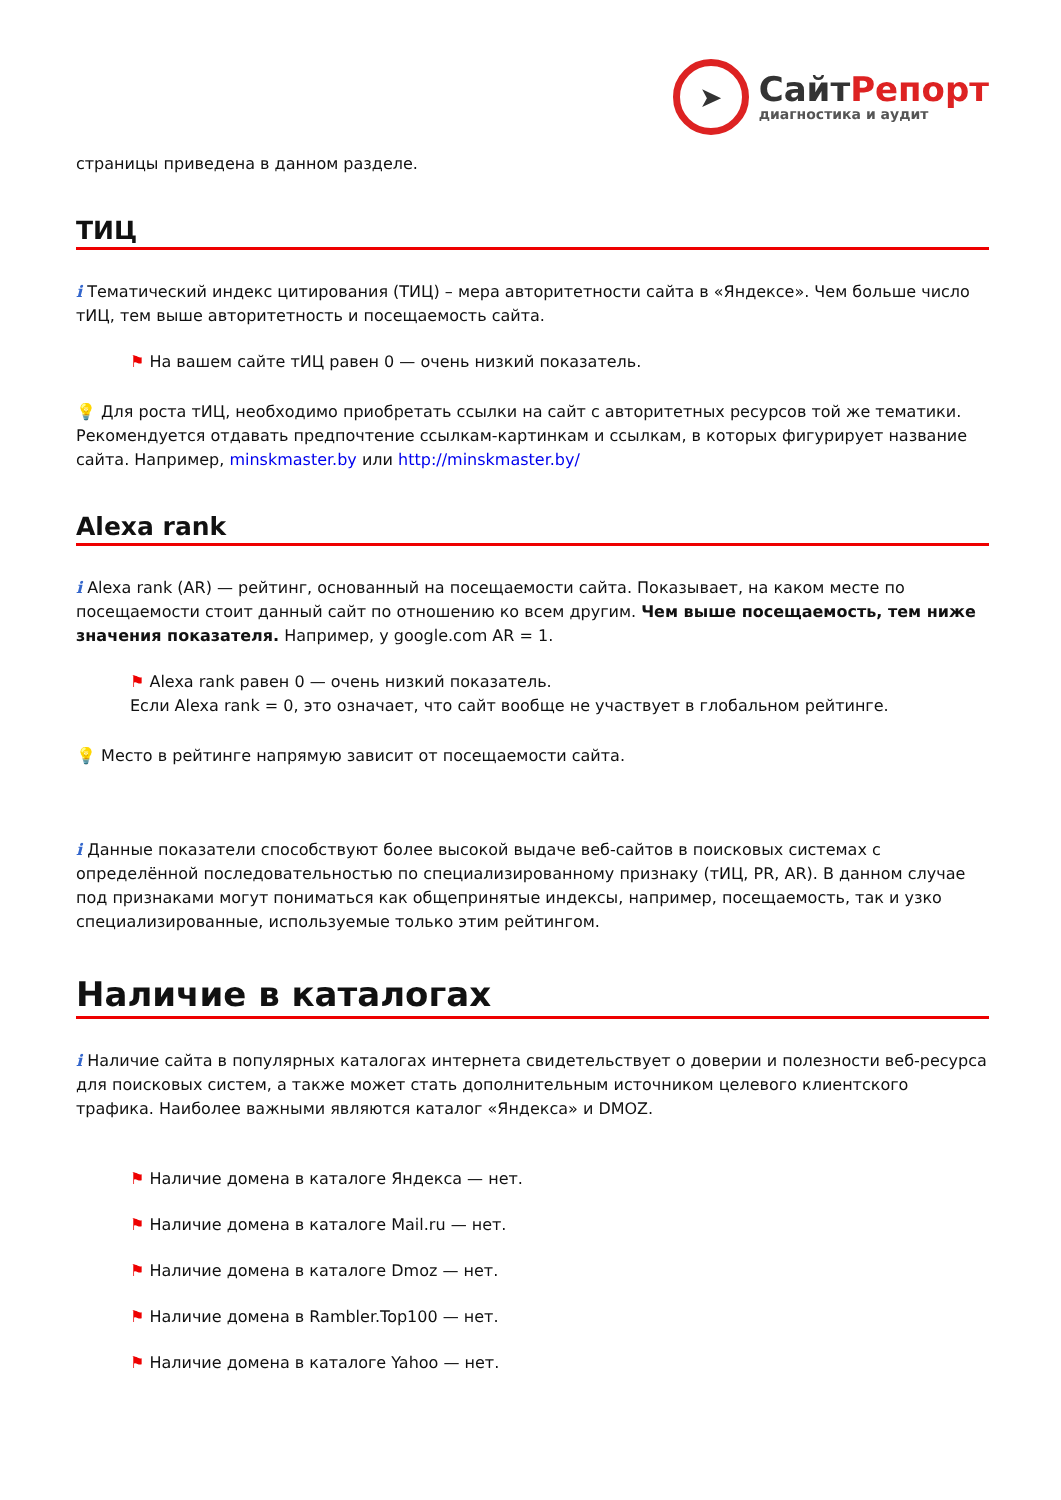➤
СайтРепорт
диагностика и аудит
страницы приведена в данном разделе.
ТИЦ
i Тематический индекс цитирования (ТИЦ) – мера авторитетности сайта в «Яндексе». Чем больше число тИЦ, тем выше авторитетность и посещаемость сайта.
⚑ На вашем сайте тИЦ равен 0 — очень низкий показатель.
💡 Для роста тИЦ, необходимо приобретать ссылки на сайт с авторитетных ресурсов той же тематики. Рекомендуется отдавать предпочтение ссылкам-картинкам и ссылкам, в которых фигурирует название сайта. Например, minskmaster.by или http://minskmaster.by/
Alexa rank
i Alexa rank (AR) — рейтинг, основанный на посещаемости сайта. Показывает, на каком месте по посещаемости стоит данный сайт по отношению ко всем другим. Чем выше посещаемость, тем ниже значения показателя. Например, у google.com AR = 1.
⚑ Alexa rank равен 0 — очень низкий показатель.
Если Alexa rank = 0, это означает, что сайт вообще не участвует в глобальном рейтинге.
💡 Место в рейтинге напрямую зависит от посещаемости сайта.
i Данные показатели способствуют более высокой выдаче веб-сайтов в поисковых системах с определённой последовательностью по специализированному признаку (тИЦ, PR, AR). В данном случае под признаками могут пониматься как общепринятые индексы, например, посещаемость, так и узко специализированные, используемые только этим рейтингом.
Наличие в каталогах
i Наличие сайта в популярных каталогах интернета свидетельствует о доверии и полезности веб-ресурса для поисковых систем, а также может стать дополнительным источником целевого клиентского трафика. Наиболее важными являются каталог «Яндекса» и DMOZ.
⚑ Наличие домена в каталоге Яндекса — нет.
⚑ Наличие домена в каталоге Mail.ru — нет.
⚑ Наличие домена в каталоге Dmoz — нет.
⚑ Наличие домена в Rambler.Top100 — нет.
⚑ Наличие домена в каталоге Yahoo — нет.